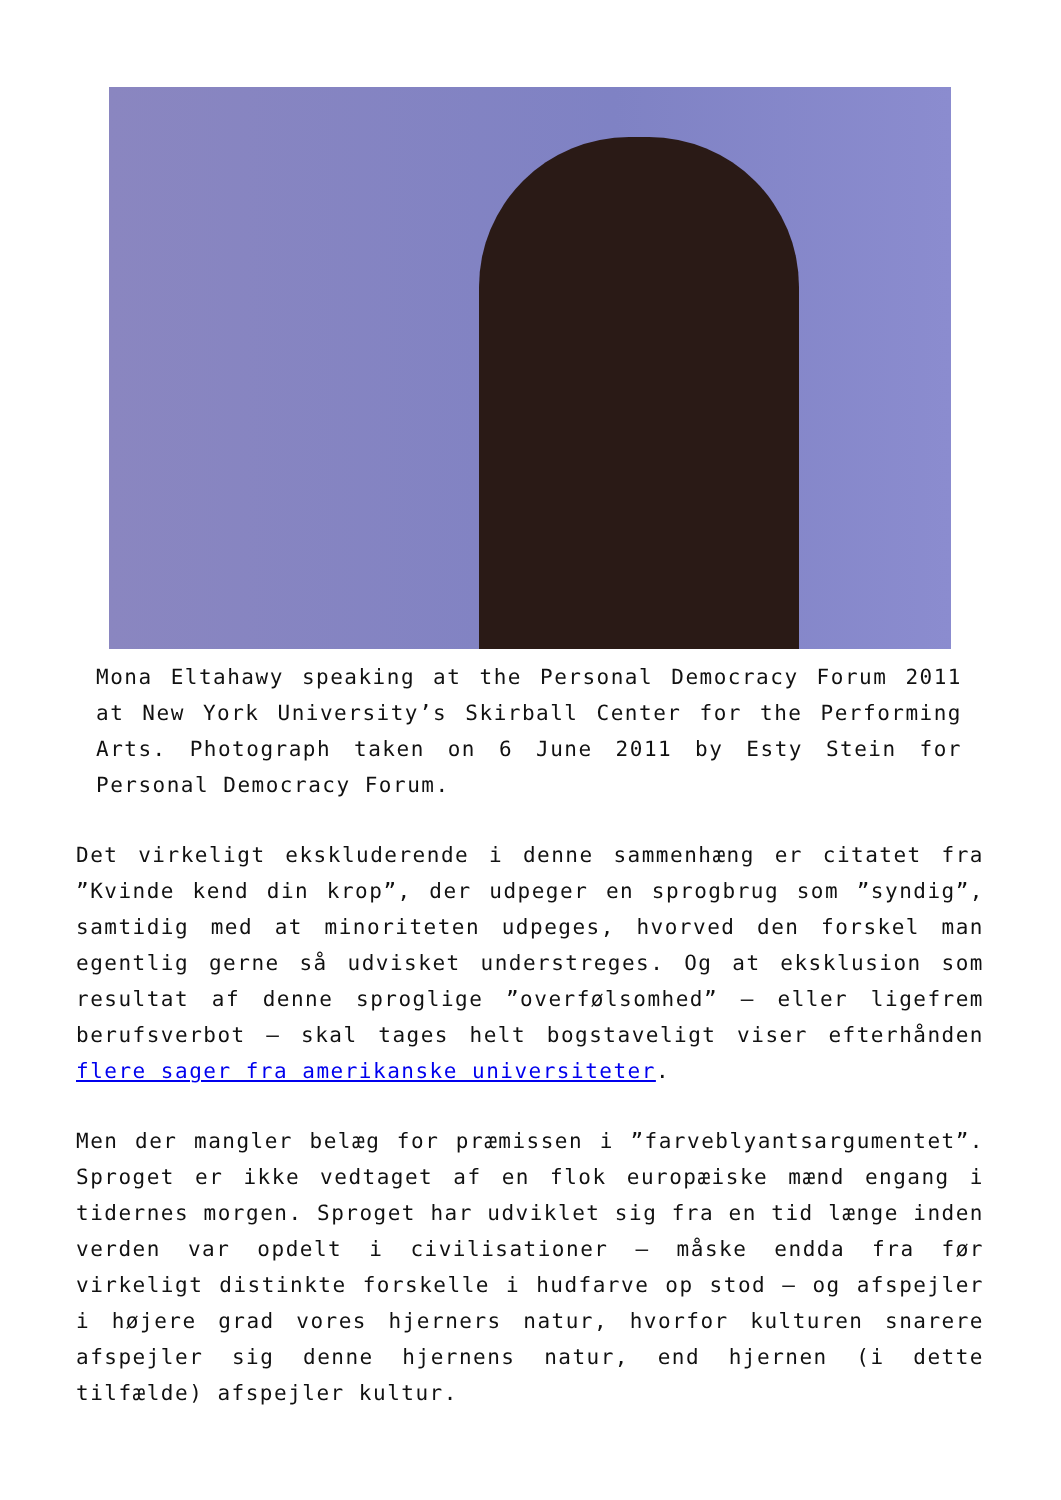Mona Eltahawy speaking at the Personal Democracy Forum 2011 at New York University’s Skirball Center for the Performing Arts. Photograph taken on 6 June 2011 by Esty Stein for Personal Democracy Forum.
Det virkeligt ekskluderende i denne sammenhæng er citatet fra ”Kvinde kend din krop”, der udpeger en sprogbrug som ”syndig”, samtidig med at minoriteten udpeges, hvorved den forskel man egentlig gerne så udvisket understreges. Og at eksklusion som resultat af denne sproglige ”overfølsomhed” – eller ligefrem berufsverbot – skal tages helt bogstaveligt viser efterhånden flere sager fra amerikanske universiteter.
Men der mangler belæg for præmissen i ”farveblyantsargumentet”. Sproget er ikke vedtaget af en flok europæiske mænd engang i tidernes morgen. Sproget har udviklet sig fra en tid længe inden verden var opdelt i civilisationer – måske endda fra før virkeligt distinkte forskelle i hudfarve op stod – og afspejler i højere grad vores hjerners natur, hvorfor kulturen snarere afspejler sig denne hjernens natur, end hjernen (i dette tilfælde) afspejler kultur.